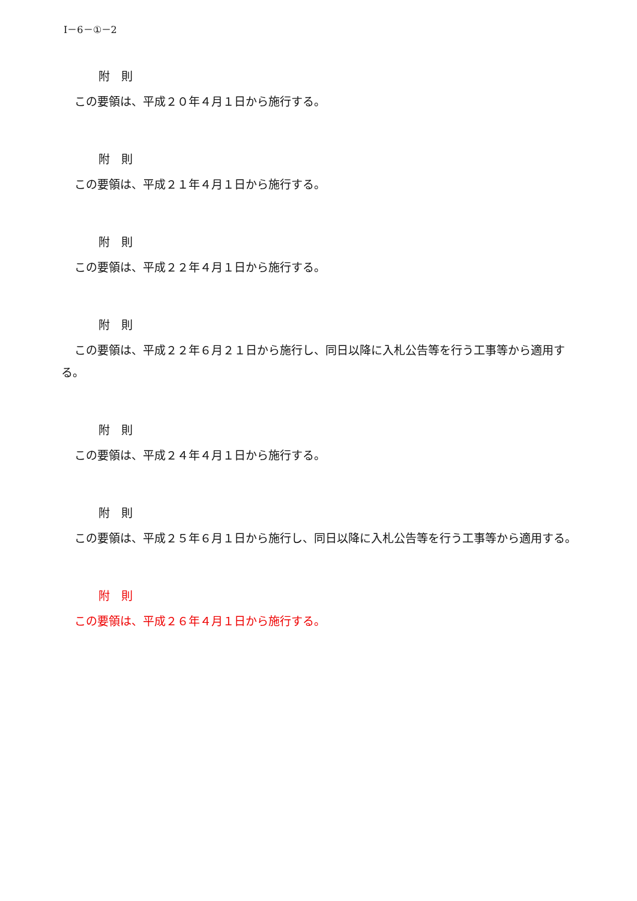Ⅰ－6－①－2
附　則
この要領は、平成２０年４月１日から施行する。
附　則
この要領は、平成２１年４月１日から施行する。
附　則
この要領は、平成２２年４月１日から施行する。
附　則
この要領は、平成２２年６月２１日から施行し、同日以降に入札公告等を行う工事等から適用する。
附　則
この要領は、平成２４年４月１日から施行する。
附　則
この要領は、平成２５年６月１日から施行し、同日以降に入札公告等を行う工事等から適用する。
附　則
この要領は、平成２６年４月１日から施行する。